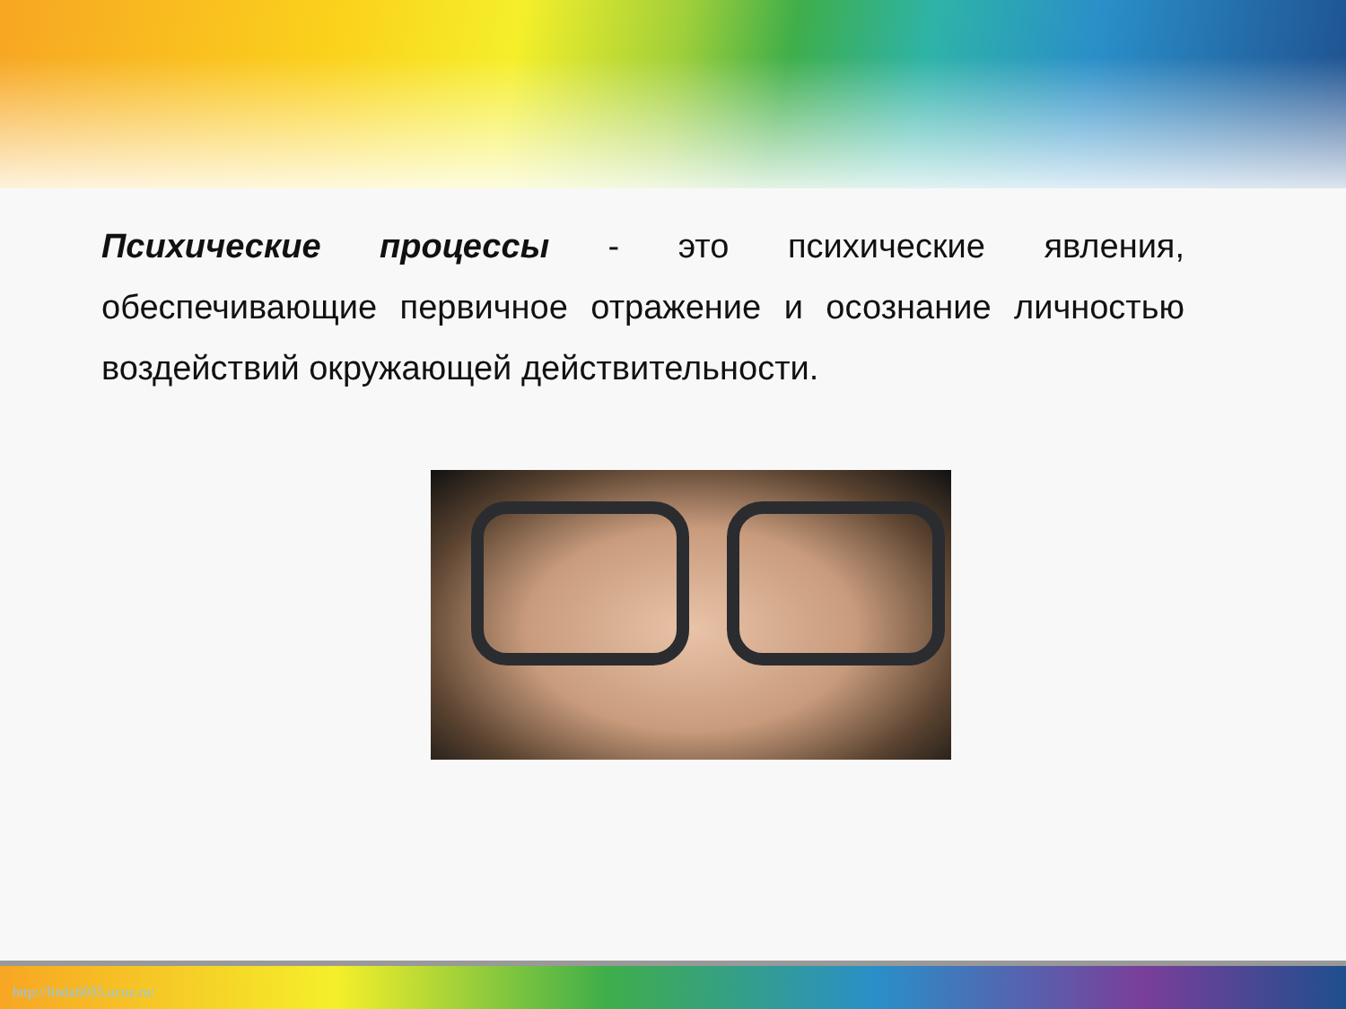Психические процессы - это психические явления, обеспечивающие первичное отражение и осознание личностью воздействий окружающей действительности.
http://linda6035.ucoz.ru/